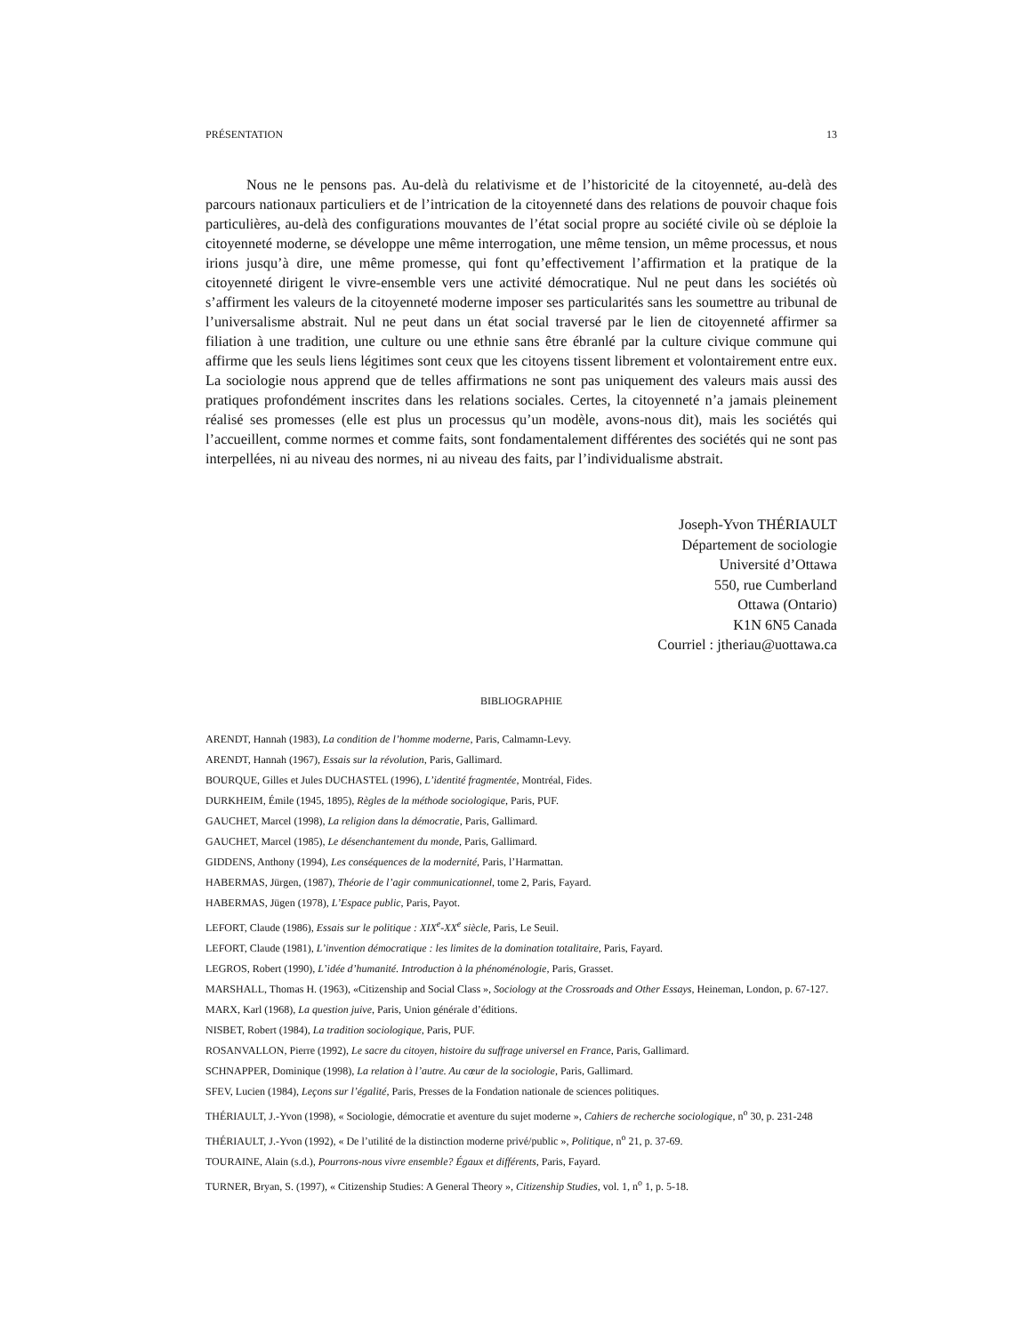PRÉSENTATION 13
Nous ne le pensons pas. Au-delà du relativisme et de l’historicité de la citoyenneté, au-delà des parcours nationaux particuliers et de l’intrication de la citoyenneté dans des relations de pouvoir chaque fois particulières, au-delà des configurations mouvantes de l’état social propre au société civile où se déploie la citoyenneté moderne, se développe une même interrogation, une même tension, un même processus, et nous irions jusqu’à dire, une même promesse, qui font qu’effectivement l’affirmation et la pratique de la citoyenneté dirigent le vivre-ensemble vers une activité démocratique. Nul ne peut dans les sociétés où s’affirment les valeurs de la citoyenneté moderne imposer ses particularités sans les soumettre au tribunal de l’universalisme abstrait. Nul ne peut dans un état social traversé par le lien de citoyenneté affirmer sa filiation à une tradition, une culture ou une ethnie sans être ébranlé par la culture civique commune qui affirme que les seuls liens légitimes sont ceux que les citoyens tissent librement et volontairement entre eux. La sociologie nous apprend que de telles affirmations ne sont pas uniquement des valeurs mais aussi des pratiques profondément inscrites dans les relations sociales. Certes, la citoyenneté n’a jamais pleinement réalisé ses promesses (elle est plus un processus qu’un modèle, avons-nous dit), mais les sociétés qui l’accueillent, comme normes et comme faits, sont fondamentalement différentes des sociétés qui ne sont pas interpellées, ni au niveau des normes, ni au niveau des faits, par l’individualisme abstrait.
Joseph-Yvon THÉRIAULT
Département de sociologie
Université d’Ottawa
550, rue Cumberland
Ottawa (Ontario)
K1N 6N5 Canada
Courriel : jtheriau@uottawa.ca
BIBLIOGRAPHIE
ARENDT, Hannah (1983), La condition de l’homme moderne, Paris, Calmamn-Levy.
ARENDT, Hannah (1967), Essais sur la révolution, Paris, Gallimard.
BOURQUE, Gilles et Jules DUCHASTEL (1996), L’identité fragmentée, Montréal, Fides.
DURKHEIM, Émile (1945, 1895), Règles de la méthode sociologique, Paris, PUF.
GAUCHET, Marcel (1998), La religion dans la démocratie, Paris, Gallimard.
GAUCHET, Marcel (1985), Le désenchantement du monde, Paris, Gallimard.
GIDDENS, Anthony (1994), Les conséquences de la modernité, Paris, l’Harmattan.
HABERMAS, Jürgen, (1987), Théorie de l’agir communicationnel, tome 2, Paris, Fayard.
HABERMAS, Jügen (1978), L’Espace public, Paris, Payot.
LEFORT, Claude (1986), Essais sur le politique : XIX<sup>e</sup>-XX<sup>e</sup> siècle, Paris, Le Seuil.
LEFORT, Claude (1981), L’invention démocratique : les limites de la domination totalitaire, Paris, Fayard.
LEGROS, Robert (1990), L’idée d’humanité. Introduction à la phénoménologie, Paris, Grasset.
MARSHALL, Thomas H. (1963), «Citizenship and Social Class », Sociology at the Crossroads and Other Essays, Heineman, London, p. 67-127.
MARX, Karl (1968), La question juive, Paris, Union générale d’éditions.
NISBET, Robert (1984), La tradition sociologique, Paris, PUF.
ROSANVALLON, Pierre (1992), Le sacre du citoyen, histoire du suffrage universel en France, Paris, Gallimard.
SCHNAPPER, Dominique (1998), La relation à l’autre. Au cœur de la sociologie, Paris, Gallimard.
SFEV, Lucien (1984), Leçons sur l’égalité, Paris, Presses de la Fondation nationale de sciences politiques.
THÉRIAULT, J.-Yvon (1998), « Sociologie, démocratie et aventure du sujet moderne », Cahiers de recherche sociologique, n<sup>o</sup> 30, p. 231-248
THÉRIAULT, J.-Yvon (1992), « De l’utilité de la distinction moderne privé/public », Politique, n<sup>o</sup> 21, p. 37-69.
TOURAINE, Alain (s.d.), Pourrons-nous vivre ensemble? Égaux et différents, Paris, Fayard.
TURNER, Bryan, S. (1997), « Citizenship Studies: A General Theory », Citizenship Studies, vol. 1, n<sup>o</sup> 1, p. 5-18.